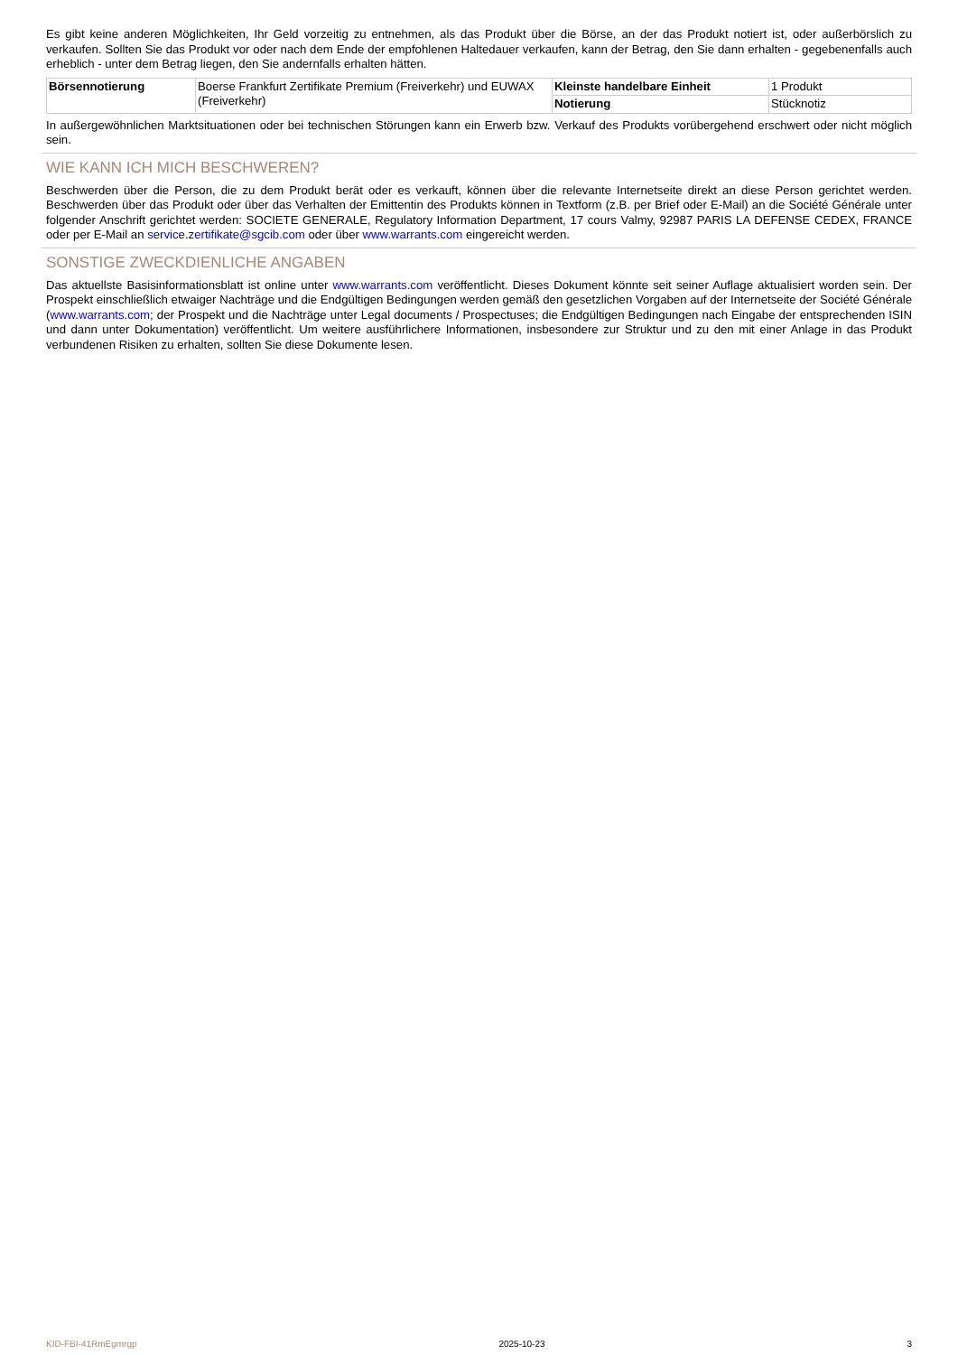Es gibt keine anderen Möglichkeiten, Ihr Geld vorzeitig zu entnehmen, als das Produkt über die Börse, an der das Produkt notiert ist, oder außerbörslich zu verkaufen. Sollten Sie das Produkt vor oder nach dem Ende der empfohlenen Haltedauer verkaufen, kann der Betrag, den Sie dann erhalten - gegebenenfalls auch erheblich - unter dem Betrag liegen, den Sie andernfalls erhalten hätten.
| Börsennotierung | Boerse Frankfurt Zertifikate Premium (Freiverkehr) und EUWAX (Freiverkehr) | Kleinste handelbare Einheit | 1 Produkt |
| | | Notierung | Stücknotiz |
In außergewöhnlichen Marktsituationen oder bei technischen Störungen kann ein Erwerb bzw. Verkauf des Produkts vorübergehend erschwert oder nicht möglich sein.
WIE KANN ICH MICH BESCHWEREN?
Beschwerden über die Person, die zu dem Produkt berät oder es verkauft, können über die relevante Internetseite direkt an diese Person gerichtet werden. Beschwerden über das Produkt oder über das Verhalten der Emittentin des Produkts können in Textform (z.B. per Brief oder E-Mail) an die Société Générale unter folgender Anschrift gerichtet werden: SOCIETE GENERALE, Regulatory Information Department, 17 cours Valmy, 92987 PARIS LA DEFENSE CEDEX, FRANCE oder per E-Mail an service.zertifikate@sgcib.com oder über www.warrants.com eingereicht werden.
SONSTIGE ZWECKDIENLICHE ANGABEN
Das aktuellste Basisinformationsblatt ist online unter www.warrants.com veröffentlicht. Dieses Dokument könnte seit seiner Auflage aktualisiert worden sein. Der Prospekt einschließlich etwaiger Nachträge und die Endgültigen Bedingungen werden gemäß den gesetzlichen Vorgaben auf der Internetseite der Société Générale (www.warrants.com; der Prospekt und die Nachträge unter Legal documents / Prospectuses; die Endgültigen Bedingungen nach Eingabe der entsprechenden ISIN und dann unter Dokumentation) veröffentlicht. Um weitere ausführlichere Informationen, insbesondere zur Struktur und zu den mit einer Anlage in das Produkt verbundenen Risiken zu erhalten, sollten Sie diese Dokumente lesen.
KID-FBI-41RmEgmrgp 2025-10-23 3